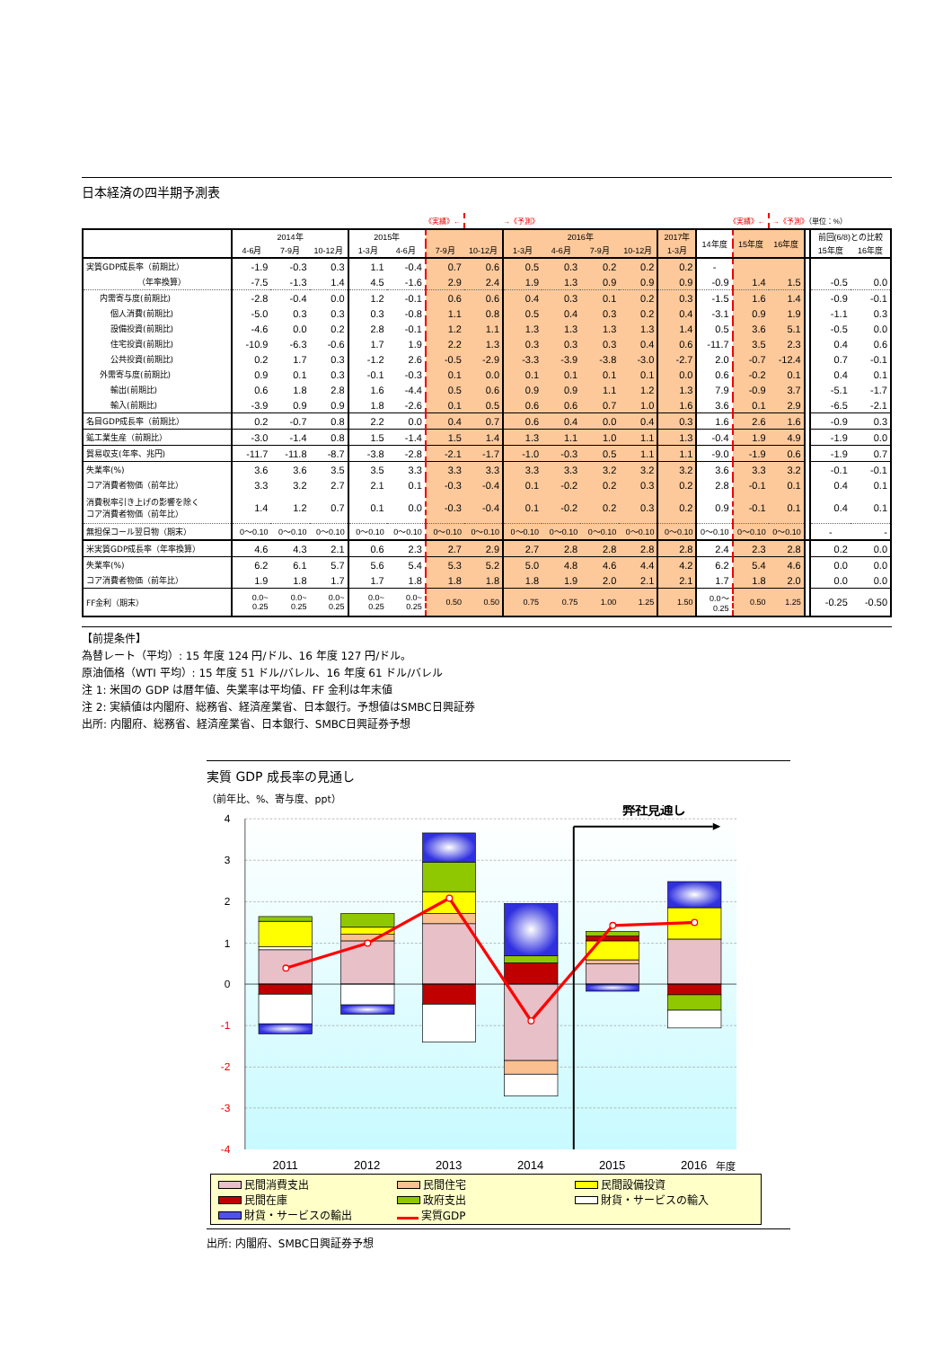日本経済の四半期予測表
| | | | | | 《実績》← | | →《予測》 | | | | | | 《実績》← | | →《予測》 （単位：%） | | | |
| | 2014年 | | | 2015年 | | | | 2016年 | | | | 2017年 | 14年度 | 15年度 | 16年度 | | 前回(6/8)との比較 | |
| | 4-6月 | 7-9月 | 10-12月 | 1-3月 | 4-6月 | 7-9月 | 10-12月 | 1-3月 | 4-6月 | 7-9月 | 10-12月 | 1-3月 | | | | | 15年度 | 16年度 |
| 実質GDP成長率（前期比） | -1.9 | -0.3 | 0.3 | 1.1 | -0.4 | 0.7 | 0.6 | 0.5 | 0.3 | 0.2 | 0.2 | 0.2 | - | | | | | |
| （年率換算） | -7.5 | -1.3 | 1.4 | 4.5 | -1.6 | 2.9 | 2.4 | 1.9 | 1.3 | 0.9 | 0.9 | 0.9 | -0.9 | 1.4 | 1.5 | | -0.5 | 0.0 |
| 内需寄与度(前期比) | -2.8 | -0.4 | 0.0 | 1.2 | -0.1 | 0.6 | 0.6 | 0.4 | 0.3 | 0.1 | 0.2 | 0.3 | -1.5 | 1.6 | 1.4 | | -0.9 | -0.1 |
| 個人消費(前期比) | -5.0 | 0.3 | 0.3 | 0.3 | -0.8 | 1.1 | 0.8 | 0.5 | 0.4 | 0.3 | 0.2 | 0.4 | -3.1 | 0.9 | 1.9 | | -1.1 | 0.3 |
| 設備投資(前期比) | -4.6 | 0.0 | 0.2 | 2.8 | -0.1 | 1.2 | 1.1 | 1.3 | 1.3 | 1.3 | 1.3 | 1.4 | 0.5 | 3.6 | 5.1 | | -0.5 | 0.0 |
| 住宅投資(前期比) | -10.9 | -6.3 | -0.6 | 1.7 | 1.9 | 2.2 | 1.3 | 0.3 | 0.3 | 0.3 | 0.4 | 0.6 | -11.7 | 3.5 | 2.3 | | 0.4 | 0.6 |
| 公共投資(前期比) | 0.2 | 1.7 | 0.3 | -1.2 | 2.6 | -0.5 | -2.9 | -3.3 | -3.9 | -3.8 | -3.0 | -2.7 | 2.0 | -0.7 | -12.4 | | 0.7 | -0.1 |
| 外需寄与度(前期比) | 0.9 | 0.1 | 0.3 | -0.1 | -0.3 | 0.1 | 0.0 | 0.1 | 0.1 | 0.1 | 0.1 | 0.0 | 0.6 | -0.2 | 0.1 | | 0.4 | 0.1 |
| 輸出(前期比) | 0.6 | 1.8 | 2.8 | 1.6 | -4.4 | 0.5 | 0.6 | 0.9 | 0.9 | 1.1 | 1.2 | 1.3 | 7.9 | -0.9 | 3.7 | | -5.1 | -1.7 |
| 輸入(前期比) | -3.9 | 0.9 | 0.9 | 1.8 | -2.6 | 0.1 | 0.5 | 0.6 | 0.6 | 0.7 | 1.0 | 1.6 | 3.6 | 0.1 | 2.9 | | -6.5 | -2.1 |
| 名目GDP成長率（前期比） | 0.2 | -0.7 | 0.8 | 2.2 | 0.0 | 0.4 | 0.7 | 0.6 | 0.4 | 0.0 | 0.4 | 0.3 | 1.6 | 2.6 | 1.6 | | -0.9 | 0.3 |
| 鉱工業生産（前期比） | -3.0 | -1.4 | 0.8 | 1.5 | -1.4 | 1.5 | 1.4 | 1.3 | 1.1 | 1.0 | 1.1 | 1.3 | -0.4 | 1.9 | 4.9 | | -1.9 | 0.0 |
| 貿易収支(年率、兆円) | -11.7 | -11.8 | -8.7 | -3.8 | -2.8 | -2.1 | -1.7 | -1.0 | -0.3 | 0.5 | 1.1 | 1.1 | -9.0 | -1.9 | 0.6 | | -1.9 | 0.7 |
| 失業率(%) | 3.6 | 3.6 | 3.5 | 3.5 | 3.3 | 3.3 | 3.3 | 3.3 | 3.3 | 3.2 | 3.2 | 3.2 | 3.6 | 3.3 | 3.2 | | -0.1 | -0.1 |
| コア消費者物価（前年比） | 3.3 | 3.2 | 2.7 | 2.1 | 0.1 | -0.3 | -0.4 | 0.1 | -0.2 | 0.2 | 0.3 | 0.2 | 2.8 | -0.1 | 0.1 | | 0.4 | 0.1 |
| 消費税率引き上げの影響を除く コア消費者物価（前年比） | 1.4 | 1.2 | 0.7 | 0.1 | 0.0 | -0.3 | -0.4 | 0.1 | -0.2 | 0.2 | 0.3 | 0.2 | 0.9 | -0.1 | 0.1 | | 0.4 | 0.1 |
| 無担保コール翌日物（期末） | 0～0.10 | 0～0.10 | 0～0.10 | 0～0.10 | 0～0.10 | 0～0.10 | 0～0.10 | 0～0.10 | 0～0.10 | 0～0.10 | 0～0.10 | 0～0.10 | 0～0.10 | 0～0.10 | 0～0.10 | | - | - |
| 米実質GDP成長率（年率換算） | 4.6 | 4.3 | 2.1 | 0.6 | 2.3 | 2.7 | 2.9 | 2.7 | 2.8 | 2.8 | 2.8 | 2.8 | 2.4 | 2.3 | 2.8 | | 0.2 | 0.0 |
| 失業率(%) | 6.2 | 6.1 | 5.7 | 5.6 | 5.4 | 5.3 | 5.2 | 5.0 | 4.8 | 4.6 | 4.4 | 4.2 | 6.2 | 5.4 | 4.6 | | 0.0 | 0.0 |
| コア消費者物価（前年比） | 1.9 | 1.8 | 1.7 | 1.7 | 1.8 | 1.8 | 1.8 | 1.8 | 1.9 | 2.0 | 2.1 | 2.1 | 1.7 | 1.8 | 2.0 | | 0.0 | 0.0 |
| FF金利（期末） | 0.0~ 0.25 | 0.0~ 0.25 | 0.0~ 0.25 | 0.0~ 0.25 | 0.0~ 0.25 | 0.50 | 0.50 | 0.75 | 0.75 | 1.00 | 1.25 | 1.50 | 0.0～ 0.25 | 0.50 | 1.25 | | -0.25 | -0.50 |
【前提条件】
為替レート（平均）: 15 年度 124 円/ドル、16 年度 127 円/ドル。
原油価格（WTI 平均）: 15 年度 51 ドル/バレル、16 年度 61 ドル/バレル
注 1: 米国の GDP は暦年値、失業率は平均値、FF 金利は年末値
注 2: 実績値は内閣府、総務省、経済産業省、日本銀行。予想値はSMBC日興証券
出所: 内閣府、総務省、経済産業省、日本銀行、SMBC日興証券予想
実質 GDP 成長率の見通し
（前年比、%、寄与度、ppt）
4
3
2
1
0
-1
-2
-3
-4
弊社見通し
2011
2012
2013
2014
2015
2016
年度
民間消費支出
民間住宅
民間設備投資
民間在庫
政府支出
財貨・サービスの輸入
財貨・サービスの輸出
実質GDP
出所: 内閣府、SMBC日興証券予想